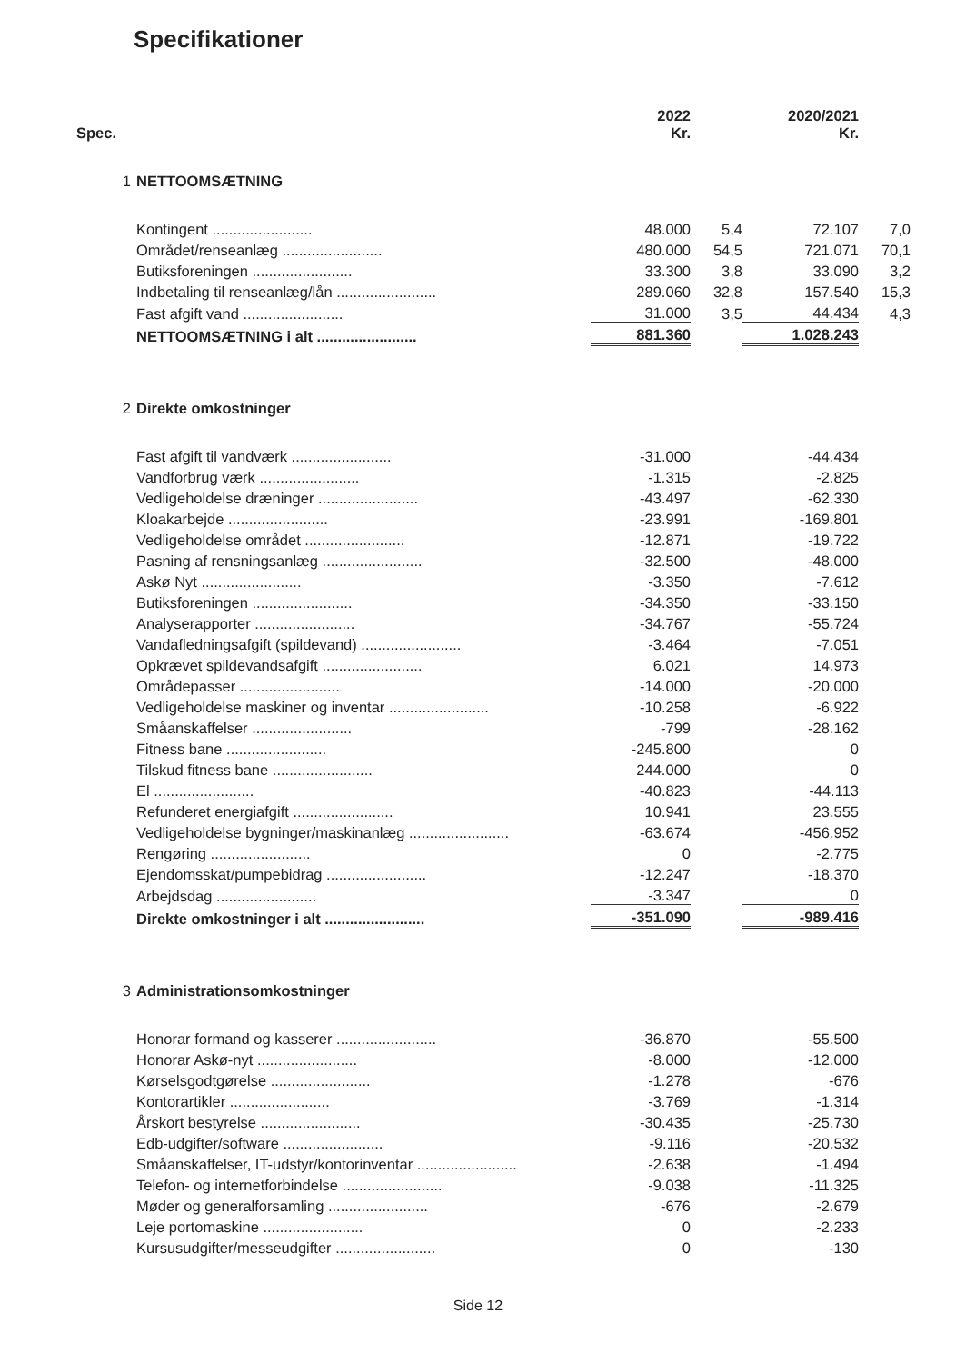Specifikationer
| Spec. | | 2022 Kr. | | 2020/2021 Kr. | |
| --- | --- | --- | --- | --- | --- |
| 1 | NETTOOMSÆTNING | | | | |
| | Kontingent ........................ | 48.000 | 5,4 | 72.107 | 7,0 |
| | Området/renseanlæg ........................ | 480.000 | 54,5 | 721.071 | 70,1 |
| | Butiksforeningen ........................ | 33.300 | 3,8 | 33.090 | 3,2 |
| | Indbetaling til renseanlæg/lån ........................ | 289.060 | 32,8 | 157.540 | 15,3 |
| | Fast afgift vand ........................ | 31.000 | 3,5 | 44.434 | 4,3 |
| | NETTOOMSÆTNING i alt ........................ | 881.360 | | 1.028.243 | |
| 2 | Direkte omkostninger | | | | |
| | Fast afgift til vandværk ........................ | -31.000 | | -44.434 | |
| | Vandforbrug værk ........................ | -1.315 | | -2.825 | |
| | Vedligeholdelse dræninger ........................ | -43.497 | | -62.330 | |
| | Kloakarbejde ........................ | -23.991 | | -169.801 | |
| | Vedligeholdelse området ........................ | -12.871 | | -19.722 | |
| | Pasning af rensningsanlæg ........................ | -32.500 | | -48.000 | |
| | Askø Nyt ........................ | -3.350 | | -7.612 | |
| | Butiksforeningen ........................ | -34.350 | | -33.150 | |
| | Analyserapporter ........................ | -34.767 | | -55.724 | |
| | Vandafledningsafgift (spildevand) ........................ | -3.464 | | -7.051 | |
| | Opkrævet spildevandsafgift ........................ | 6.021 | | 14.973 | |
| | Områdepasser ........................ | -14.000 | | -20.000 | |
| | Vedligeholdelse maskiner og inventar ........................ | -10.258 | | -6.922 | |
| | Småanskaffelser ........................ | -799 | | -28.162 | |
| | Fitness bane ........................ | -245.800 | | 0 | |
| | Tilskud fitness bane ........................ | 244.000 | | 0 | |
| | El ........................ | -40.823 | | -44.113 | |
| | Refunderet energiafgift ........................ | 10.941 | | 23.555 | |
| | Vedligeholdelse bygninger/maskinanlæg ........................ | -63.674 | | -456.952 | |
| | Rengøring ........................ | 0 | | -2.775 | |
| | Ejendomsskat/pumpebidrag ........................ | -12.247 | | -18.370 | |
| | Arbejdsdag ........................ | -3.347 | | 0 | |
| | Direkte omkostninger i alt ........................ | -351.090 | | -989.416 | |
| 3 | Administrationsomkostninger | | | | |
| | Honorar formand og kasserer ........................ | -36.870 | | -55.500 | |
| | Honorar Askø-nyt ........................ | -8.000 | | -12.000 | |
| | Kørselsgodtgørelse ........................ | -1.278 | | -676 | |
| | Kontorartikler ........................ | -3.769 | | -1.314 | |
| | Årskort bestyrelse ........................ | -30.435 | | -25.730 | |
| | Edb-udgifter/software ........................ | -9.116 | | -20.532 | |
| | Småanskaffelser, IT-udstyr/kontorinventar ........................ | -2.638 | | -1.494 | |
| | Telefon- og internetforbindelse ........................ | -9.038 | | -11.325 | |
| | Møder og generalforsamling ........................ | -676 | | -2.679 | |
| | Leje portomaskine ........................ | 0 | | -2.233 | |
| | Kursusudgifter/messeudgifter ........................ | 0 | | -130 | |
Side 12